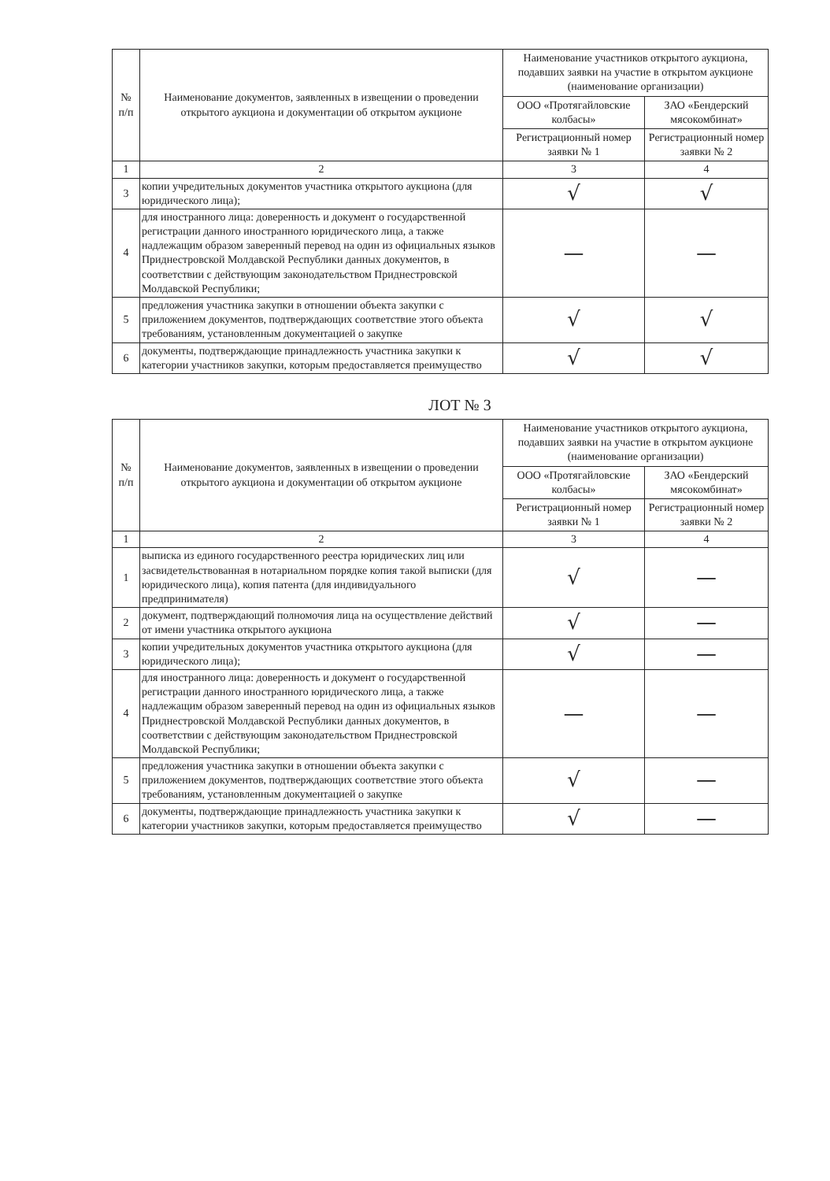| № п/п | Наименование документов, заявленных в извещении о проведении открытого аукциона и документации об открытом аукционе | Наименование участников открытого аукциона, подавших заявки на участие в открытом аукционе (наименование организации) | |
| --- | --- | --- | --- |
| | | ООО «Протягайловские колбасы» | ЗАО «Бендерский мясокомбинат» |
| | | Регистрационный номер заявки № 1 | Регистрационный номер заявки № 2 |
| 1 | 2 | 3 | 4 |
| 3 | копии учредительных документов участника открытого аукциона (для юридического лица); | √ | √ |
| 4 | для иностранного лица: доверенность и документ о государственной регистрации данного иностранного юридического лица, а также надлежащим образом заверенный перевод на один из официальных языков Приднестровской Молдавской Республики данных документов, в соответствии с действующим законодательством Приднестровской Молдавской Республики; | — | — |
| 5 | предложения участника закупки в отношении объекта закупки с приложением документов, подтверждающих соответствие этого объекта требованиям, установленным документацией о закупке | √ | √ |
| 6 | документы, подтверждающие принадлежность участника закупки к категории участников закупки, которым предоставляется преимущество | √ | √ |
ЛОТ № 3
| № п/п | Наименование документов, заявленных в извещении о проведении открытого аукциона и документации об открытом аукционе | Наименование участников открытого аукциона, подавших заявки на участие в открытом аукционе (наименование организации) | |
| --- | --- | --- | --- |
| | | ООО «Протягайловские колбасы» | ЗАО «Бендерский мясокомбинат» |
| | | Регистрационный номер заявки № 1 | Регистрационный номер заявки № 2 |
| 1 | 2 | 3 | 4 |
| 1 | выписка из единого государственного реестра юридических лиц или засвидетельствованная в нотариальном порядке копия такой выписки (для юридического лица), копия патента (для индивидуального предпринимателя) | √ | — |
| 2 | документ, подтверждающий полномочия лица на осуществление действий от имени участника открытого аукциона | √ | — |
| 3 | копии учредительных документов участника открытого аукциона (для юридического лица); | √ | — |
| 4 | для иностранного лица: доверенность и документ о государственной регистрации данного иностранного юридического лица, а также надлежащим образом заверенный перевод на один из официальных языков Приднестровской Молдавской Республики данных документов, в соответствии с действующим законодательством Приднестровской Молдавской Республики; | — | — |
| 5 | предложения участника закупки в отношении объекта закупки с приложением документов, подтверждающих соответствие этого объекта требованиям, установленным документацией о закупке | √ | — |
| 6 | документы, подтверждающие принадлежность участника закупки к категории участников закупки, которым предоставляется преимущество | √ | — |